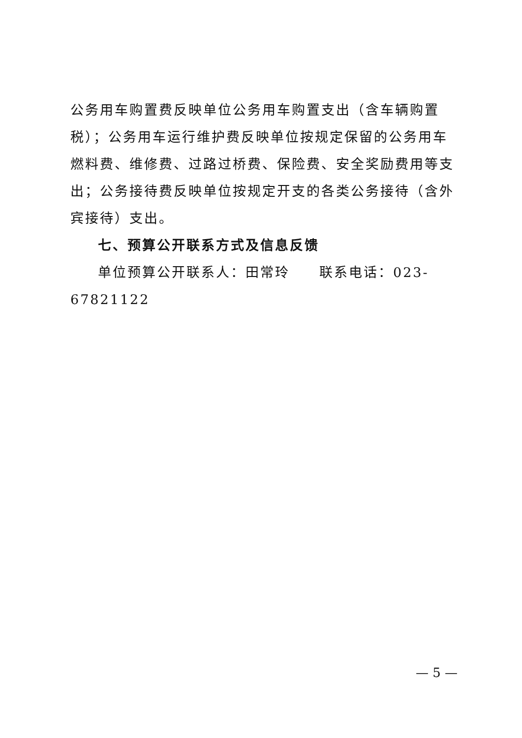公务用车购置费反映单位公务用车购置支出（含车辆购置税）；公务用车运行维护费反映单位按规定保留的公务用车燃料费、维修费、过路过桥费、保险费、安全奖励费用等支出；公务接待费反映单位按规定开支的各类公务接待（含外宾接待）支出。
七、预算公开联系方式及信息反馈
单位预算公开联系人：田常玲　　联系电话：023-67821122
— 5 —